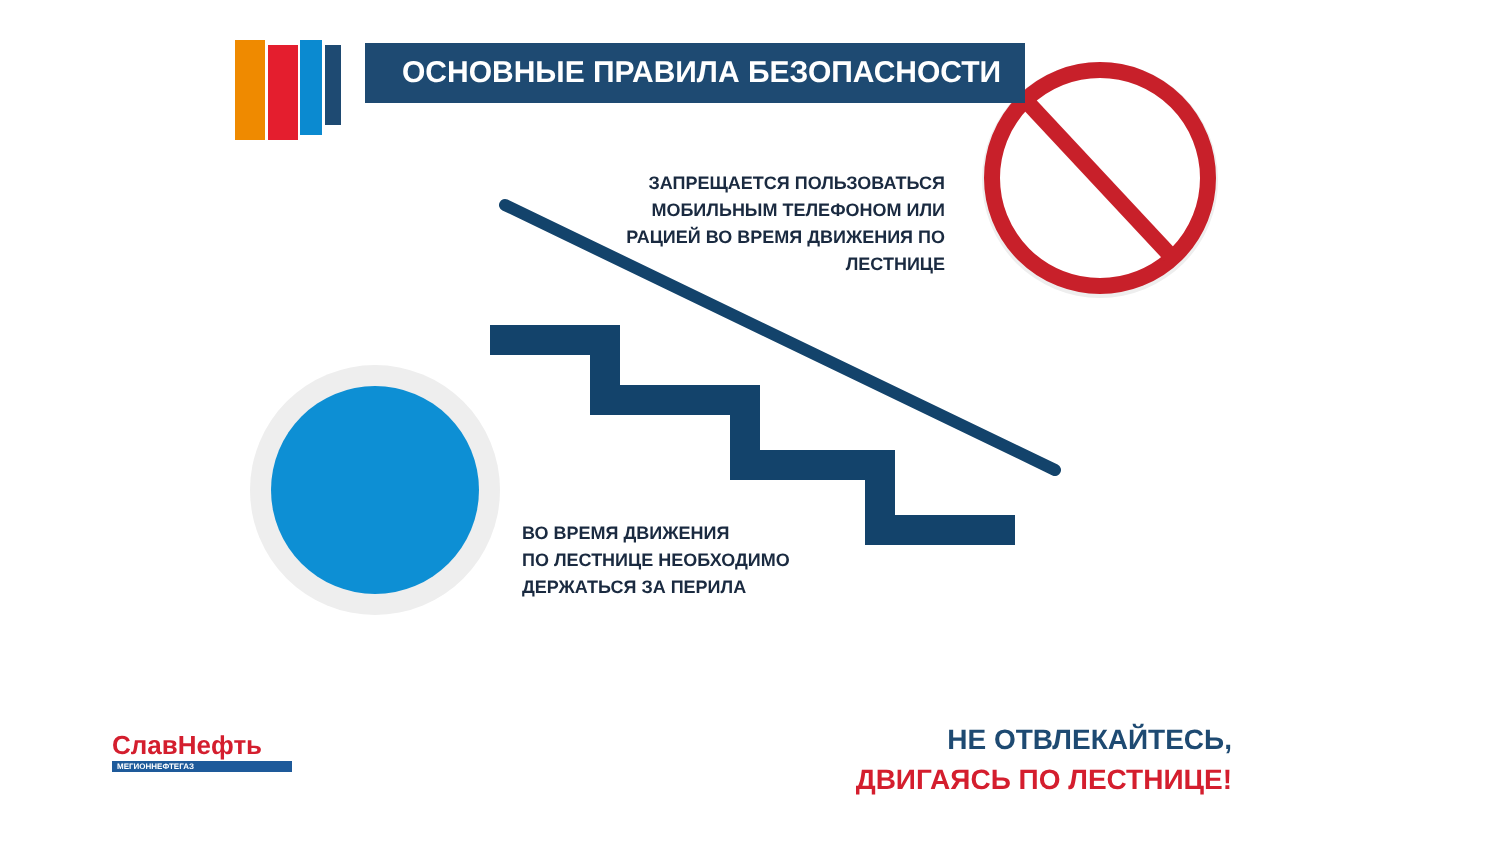ОСНОВНЫЕ ПРАВИЛА БЕЗОПАСНОСТИ
ЗАПРЕЩАЕТСЯ ПОЛЬЗОВАТЬСЯ МОБИЛЬНЫМ ТЕЛЕФОНОМ ИЛИ РАЦИЕЙ ВО ВРЕМЯ ДВИЖЕНИЯ ПО ЛЕСТНИЦЕ
ВО ВРЕМЯ ДВИЖЕНИЯ
ПО ЛЕСТНИЦЕ НЕОБХОДИМО
ДЕРЖАТЬСЯ ЗА ПЕРИЛА
СлавНефть
МЕГИОННЕФТЕГАЗ
НЕ ОТВЛЕКАЙТЕСЬ,
ДВИГАЯСЬ ПО ЛЕСТНИЦЕ!